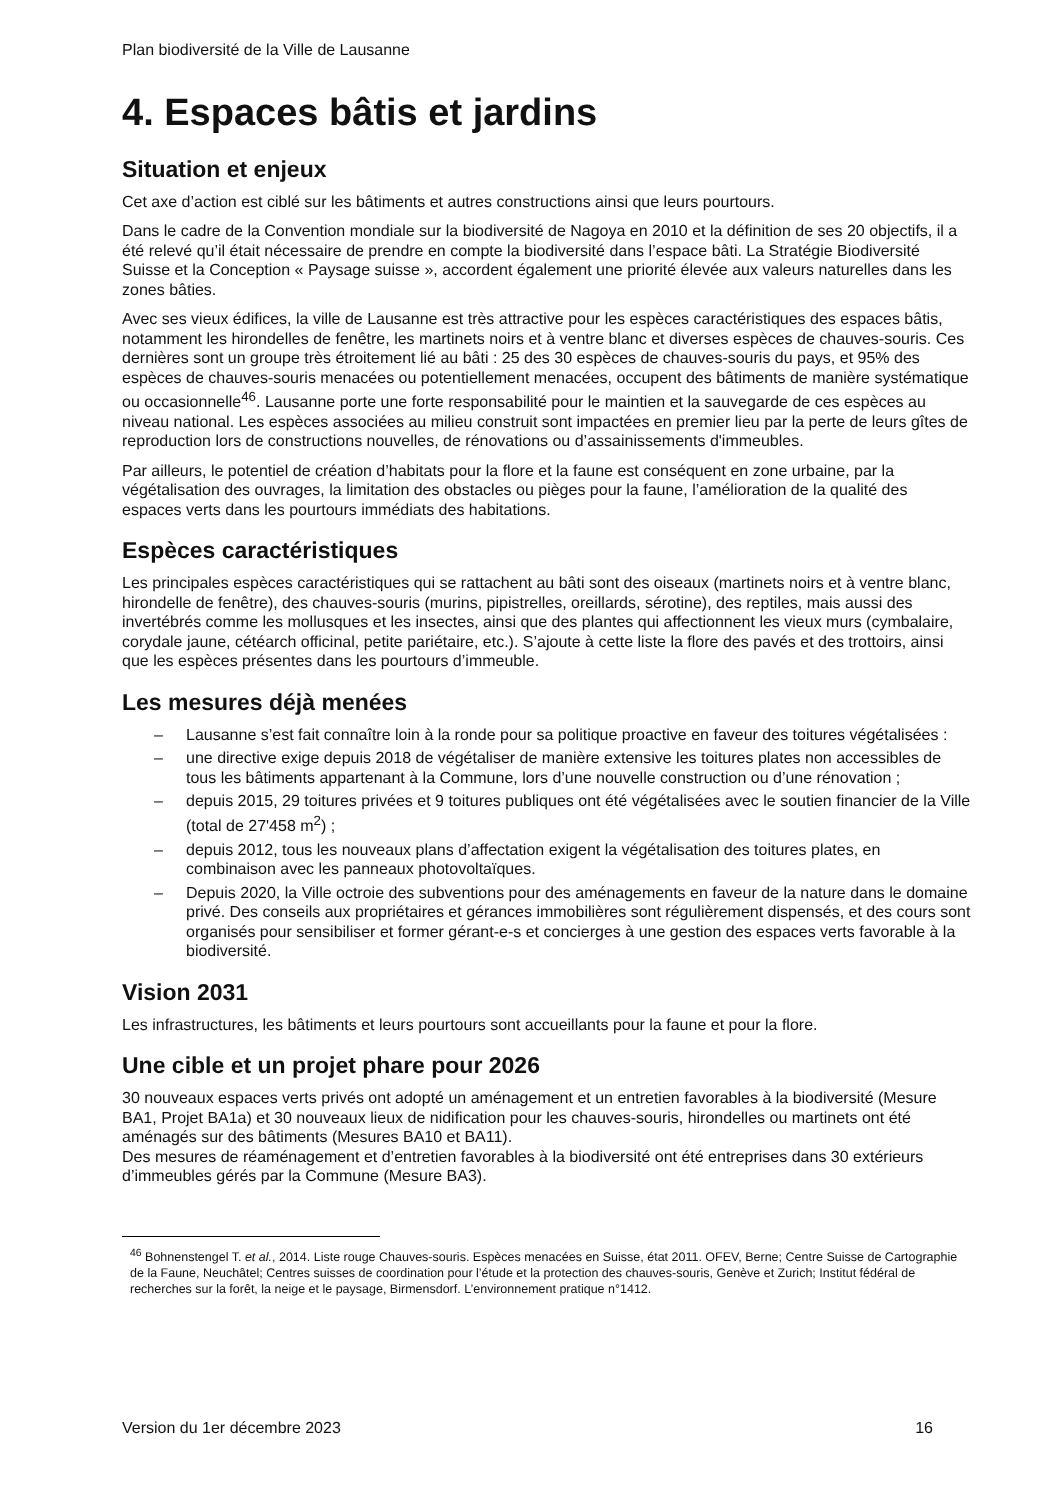Plan biodiversité de la Ville de Lausanne
4. Espaces bâtis et jardins
Situation et enjeux
Cet axe d’action est ciblé sur les bâtiments et autres constructions ainsi que leurs pourtours.
Dans le cadre de la Convention mondiale sur la biodiversité de Nagoya en 2010 et la définition de ses 20 objectifs, il a été relevé qu’il était nécessaire de prendre en compte la biodiversité dans l’espace bâti. La Stratégie Biodiversité Suisse et la Conception « Paysage suisse », accordent également une priorité élevée aux valeurs naturelles dans les zones bâties.
Avec ses vieux édifices, la ville de Lausanne est très attractive pour les espèces caractéristiques des espaces bâtis, notamment les hirondelles de fenêtre, les martinets noirs et à ventre blanc et diverses espèces de chauves-souris. Ces dernières sont un groupe très étroitement lié au bâti : 25 des 30 espèces de chauves-souris du pays, et 95% des espèces de chauves-souris menacées ou potentiellement menacées, occupent des bâtiments de manière systématique ou occasionnelle<sup>46</sup>. Lausanne porte une forte responsabilité pour le maintien et la sauvegarde de ces espèces au niveau national. Les espèces associées au milieu construit sont impactées en premier lieu par la perte de leurs gîtes de reproduction lors de constructions nouvelles, de rénovations ou d’assainissements d'immeubles.
Par ailleurs, le potentiel de création d’habitats pour la flore et la faune est conséquent en zone urbaine, par la végétalisation des ouvrages, la limitation des obstacles ou pièges pour la faune, l’amélioration de la qualité des espaces verts dans les pourtours immédiats des habitations.
Espèces caractéristiques
Les principales espèces caractéristiques qui se rattachent au bâti sont des oiseaux (martinets noirs et à ventre blanc, hirondelle de fenêtre), des chauves-souris (murins, pipistrelles, oreillards, sérotine), des reptiles, mais aussi des invertébrés comme les mollusques et les insectes, ainsi que des plantes qui affectionnent les vieux murs (cymbalaire, corydale jaune, cétéarch officinal, petite pariétaire, etc.). S’ajoute à cette liste la flore des pavés et des trottoirs, ainsi que les espèces présentes dans les pourtours d’immeuble.
Les mesures déjà menées
– Lausanne s’est fait connaître loin à la ronde pour sa politique proactive en faveur des toitures végétalisées :
– une directive exige depuis 2018 de végétaliser de manière extensive les toitures plates non accessibles de tous les bâtiments appartenant à la Commune, lors d’une nouvelle construction ou d’une rénovation ;
– depuis 2015, 29 toitures privées et 9 toitures publiques ont été végétalisées avec le soutien financier de la Ville (total de 27'458 m<sup>2</sup>) ;
– depuis 2012, tous les nouveaux plans d’affectation exigent la végétalisation des toitures plates, en combinaison avec les panneaux photovoltaïques.
– Depuis 2020, la Ville octroie des subventions pour des aménagements en faveur de la nature dans le domaine privé. Des conseils aux propriétaires et gérances immobilières sont régulièrement dispensés, et des cours sont organisés pour sensibiliser et former gérant-e-s et concierges à une gestion des espaces verts favorable à la biodiversité.
Vision 2031
Les infrastructures, les bâtiments et leurs pourtours sont accueillants pour la faune et pour la flore.
Une cible et un projet phare pour 2026
30 nouveaux espaces verts privés ont adopté un aménagement et un entretien favorables à la biodiversité (Mesure BA1, Projet BA1a) et 30 nouveaux lieux de nidification pour les chauves-souris, hirondelles ou martinets ont été aménagés sur des bâtiments (Mesures BA10 et BA11).
Des mesures de réaménagement et d’entretien favorables à la biodiversité ont été entreprises dans 30 extérieurs d’immeubles gérés par la Commune (Mesure BA3).
<sup>46</sup> Bohnenstengel T. et al., 2014. Liste rouge Chauves-souris. Espèces menacées en Suisse, état 2011. OFEV, Berne; Centre Suisse de Cartographie de la Faune, Neuchâtel; Centres suisses de coordination pour l’étude et la protection des chauves-souris, Genève et Zurich; Institut fédéral de recherches sur la forêt, la neige et le paysage, Birmensdorf. L’environnement pratique n°1412.
Version du 1er décembre 2023 16